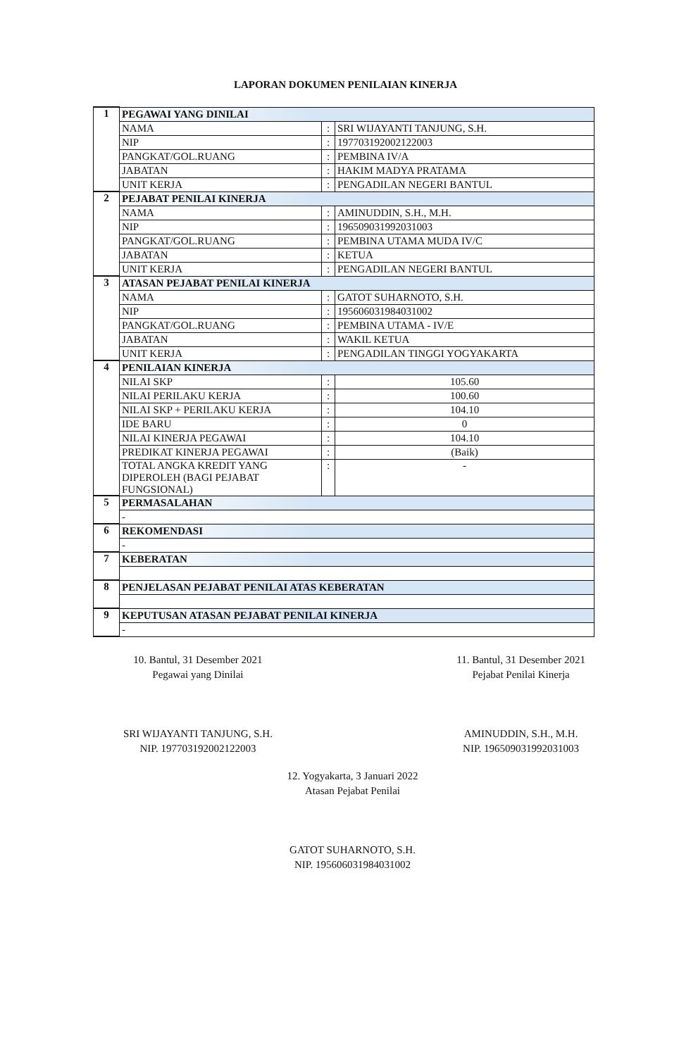LAPORAN DOKUMEN PENILAIAN KINERJA
| 1 | PEGAWAI YANG DINILAI | | |
| | NAMA | : | SRI WIJAYANTI TANJUNG, S.H. |
| | NIP | : | 197703192002122003 |
| | PANGKAT/GOL.RUANG | : | PEMBINA IV/A |
| | JABATAN | : | HAKIM MADYA PRATAMA |
| | UNIT KERJA | : | PENGADILAN NEGERI BANTUL |
| 2 | PEJABAT PENILAI KINERJA | | |
| | NAMA | : | AMINUDDIN, S.H., M.H. |
| | NIP | : | 196509031992031003 |
| | PANGKAT/GOL.RUANG | : | PEMBINA UTAMA MUDA IV/C |
| | JABATAN | : | KETUA |
| | UNIT KERJA | : | PENGADILAN NEGERI BANTUL |
| 3 | ATASAN PEJABAT PENILAI KINERJA | | |
| | NAMA | : | GATOT SUHARNOTO, S.H. |
| | NIP | : | 195606031984031002 |
| | PANGKAT/GOL.RUANG | : | PEMBINA UTAMA - IV/E |
| | JABATAN | : | WAKIL KETUA |
| | UNIT KERJA | : | PENGADILAN TINGGI YOGYAKARTA |
| 4 | PENILAIAN KINERJA | | |
| | NILAI SKP | : | 105.60 |
| | NILAI PERILAKU KERJA | : | 100.60 |
| | NILAI SKP + PERILAKU KERJA | : | 104.10 |
| | IDE BARU | : | 0 |
| | NILAI KINERJA PEGAWAI | : | 104.10 |
| | PREDIKAT KINERJA PEGAWAI | : | (Baik) |
| | TOTAL ANGKA KREDIT YANG DIPEROLEH (BAGI PEJABAT FUNGSIONAL) | : | - |
| 5 | PERMASALAHAN | | |
| | - | | |
| 6 | REKOMENDASI | | |
| | - | | |
| 7 | KEBERATAN | | |
| 8 | PENJELASAN PEJABAT PENILAI ATAS KEBERATAN | | |
| 9 | KEPUTUSAN ATASAN PEJABAT PENILAI KINERJA | | |
| | - | | |
10. Bantul, 31 Desember 2021
Pegawai yang Dinilai
SRI WIJAYANTI TANJUNG, S.H.
NIP. 197703192002122003
11. Bantul, 31 Desember 2021
Pejabat Penilai Kinerja
AMINUDDIN, S.H., M.H.
NIP. 196509031992031003
12. Yogyakarta, 3 Januari 2022
Atasan Pejabat Penilai
GATOT SUHARNOTO, S.H.
NIP. 195606031984031002